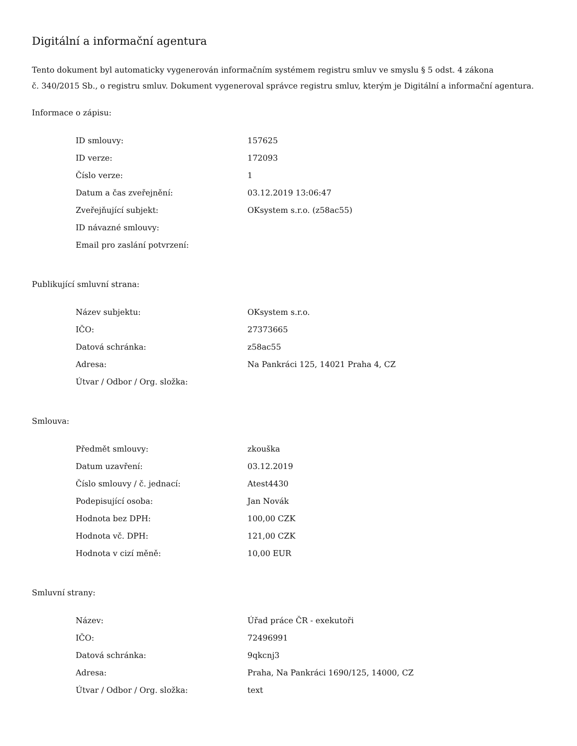Digitální a informační agentura
Tento dokument byl automaticky vygenerován informačním systémem registru smluv ve smyslu § 5 odst. 4 zákona
č. 340/2015 Sb., o registru smluv. Dokument vygeneroval správce registru smluv, kterým je Digitální a informační agentura.
Informace o zápisu:
| ID smlouvy: | 157625 |
| ID verze: | 172093 |
| Číslo verze: | 1 |
| Datum a čas zveřejnění: | 03.12.2019 13:06:47 |
| Zveřejňující subjekt: | OKsystem s.r.o. (z58ac55) |
| ID návazné smlouvy: | |
| Email pro zaslání potvrzení: | |
Publikující smluvní strana:
| Název subjektu: | OKsystem s.r.o. |
| IČO: | 27373665 |
| Datová schránka: | z58ac55 |
| Adresa: | Na Pankráci 125, 14021 Praha 4, CZ |
| Útvar / Odbor / Org. složka: | |
Smlouva:
| Předmět smlouvy: | zkouška |
| Datum uzavření: | 03.12.2019 |
| Číslo smlouvy / č. jednací: | Atest4430 |
| Podepisující osoba: | Jan Novák |
| Hodnota bez DPH: | 100,00 CZK |
| Hodnota vč. DPH: | 121,00 CZK |
| Hodnota v cizí měně: | 10,00 EUR |
Smluvní strany:
| Název: | Úřad práce ČR - exekutoři |
| IČO: | 72496991 |
| Datová schránka: | 9qkcnj3 |
| Adresa: | Praha, Na Pankráci 1690/125, 14000, CZ |
| Útvar / Odbor / Org. složka: | text |